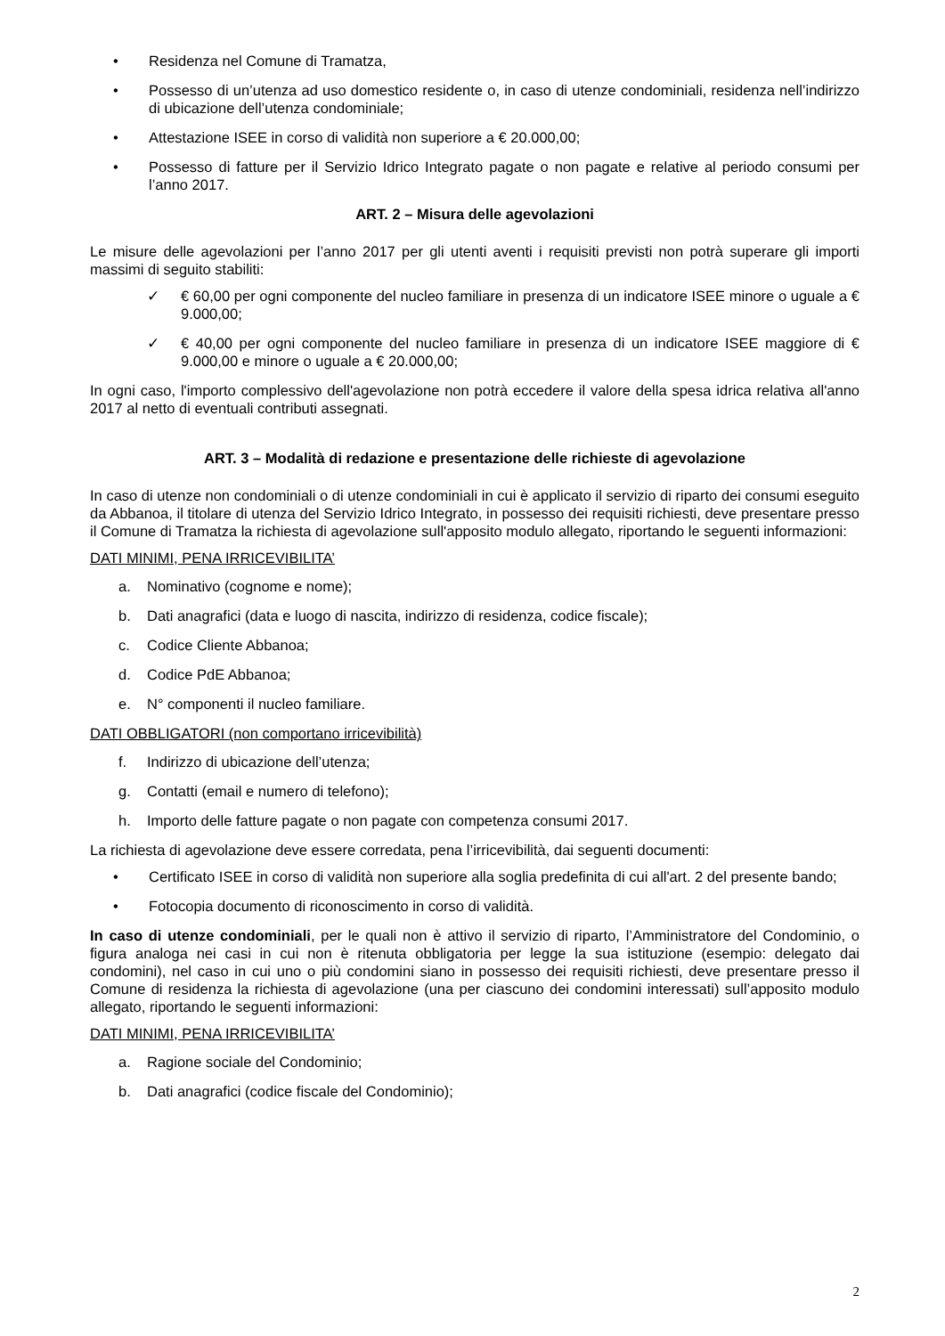• Residenza nel Comune di Tramatza,
• Possesso di un’utenza ad uso domestico residente o, in caso di utenze condominiali, residenza nell’indirizzo di ubicazione dell’utenza condominiale;
• Attestazione ISEE in corso di validità non superiore a € 20.000,00;
• Possesso di fatture per il Servizio Idrico Integrato pagate o non pagate e relative al periodo consumi per l’anno 2017.
ART. 2 – Misura delle agevolazioni
Le misure delle agevolazioni per l’anno 2017 per gli utenti aventi i requisiti previsti non potrà superare gli importi massimi di seguito stabiliti:
✓ € 60,00 per ogni componente del nucleo familiare in presenza di un indicatore ISEE minore o uguale a € 9.000,00;
✓ € 40,00 per ogni componente del nucleo familiare in presenza di un indicatore ISEE maggiore di € 9.000,00 e minore o uguale a € 20.000,00;
In ogni caso, l'importo complessivo dell'agevolazione non potrà eccedere il valore della spesa idrica relativa all'anno 2017 al netto di eventuali contributi assegnati.
ART. 3 – Modalità di redazione e presentazione delle richieste di agevolazione
In caso di utenze non condominiali o di utenze condominiali in cui è applicato il servizio di riparto dei consumi eseguito da Abbanoa, il titolare di utenza del Servizio Idrico Integrato, in possesso dei requisiti richiesti, deve presentare presso il Comune di Tramatza la richiesta di agevolazione sull'apposito modulo allegato, riportando le seguenti informazioni:
DATI MINIMI, PENA IRRICEVIBILITA’
a. Nominativo (cognome e nome);
b. Dati anagrafici (data e luogo di nascita, indirizzo di residenza, codice fiscale);
c. Codice Cliente Abbanoa;
d. Codice PdE Abbanoa;
e. N° componenti il nucleo familiare.
DATI OBBLIGATORI (non comportano irricevibilità)
f. Indirizzo di ubicazione dell’utenza;
g. Contatti (email e numero di telefono);
h. Importo delle fatture pagate o non pagate con competenza consumi 2017.
La richiesta di agevolazione deve essere corredata, pena l’irricevibilità, dai seguenti documenti:
• Certificato ISEE in corso di validità non superiore alla soglia predefinita di cui all'art. 2 del presente bando;
• Fotocopia documento di riconoscimento in corso di validità.
In caso di utenze condominiali, per le quali non è attivo il servizio di riparto, l’Amministratore del Condominio, o figura analoga nei casi in cui non è ritenuta obbligatoria per legge la sua istituzione (esempio: delegato dai condomini), nel caso in cui uno o più condomini siano in possesso dei requisiti richiesti, deve presentare presso il Comune di residenza la richiesta di agevolazione (una per ciascuno dei condomini interessati) sull’apposito modulo allegato, riportando le seguenti informazioni:
DATI MINIMI, PENA IRRICEVIBILITA’
a. Ragione sociale del Condominio;
b. Dati anagrafici (codice fiscale del Condominio);
2